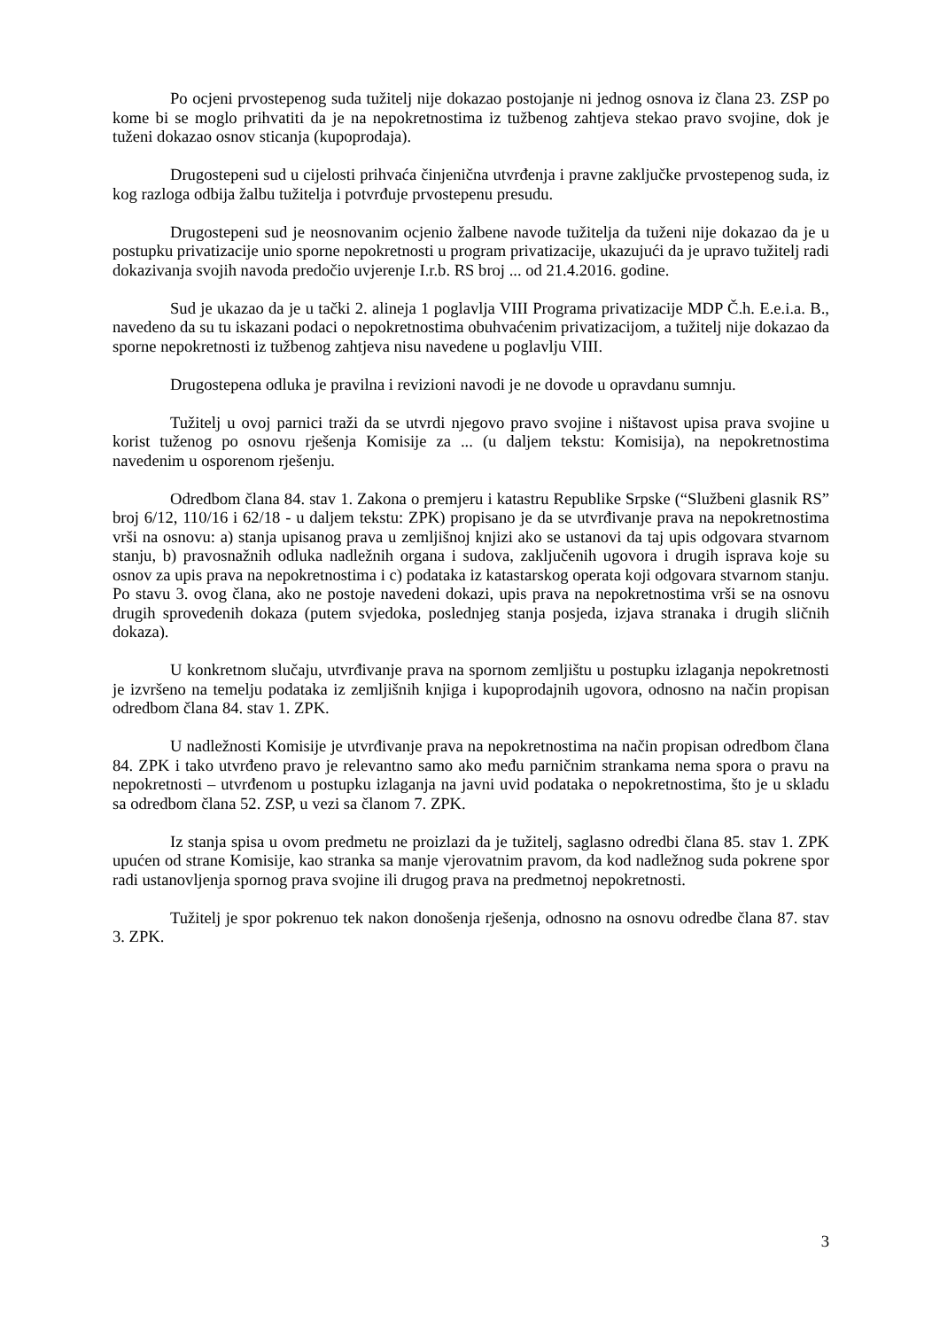Po ocjeni prvostepenog suda tužitelj nije dokazao postojanje ni jednog osnova iz člana 23. ZSP po kome bi se moglo prihvatiti da je na nepokretnostima iz tužbenog zahtjeva stekao pravo svojine, dok je tuženi dokazao osnov sticanja (kupoprodaja).
Drugostepeni sud u cijelosti prihvaća činjenična utvrđenja i pravne zaključke prvostepenog suda, iz kog razloga odbija žalbu tužitelja i potvrđuje prvostepenu presudu.
Drugostepeni sud je neosnovanim ocjenio žalbene navode tužitelja da tuženi nije dokazao da je u postupku privatizacije unio sporne nepokretnosti u program privatizacije, ukazujući da je upravo tužitelj radi dokazivanja svojih navoda predočio uvjerenje I.r.b. RS broj ... od 21.4.2016. godine.
Sud je ukazao da je u tački 2. alineja 1 poglavlja VIII Programa privatizacije MDP Č.h. E.e.i.a. B., navedeno da su tu iskazani podaci o nepokretnostima obuhvaćenim privatizacijom, a tužitelj nije dokazao da sporne nepokretnosti iz tužbenog zahtjeva nisu navedene u poglavlju VIII.
Drugostepena odluka je pravilna i revizioni navodi je ne dovode u opravdanu sumnju.
Tužitelj u ovoj parnici traži da se utvrdi njegovo pravo svojine i ništavost upisa prava svojine u korist tuženog po osnovu rješenja Komisije za ... (u daljem tekstu: Komisija), na nepokretnostima navedenim u osporenom rješenju.
Odredbom člana 84. stav 1. Zakona o premjeru i katastru Republike Srpske (“Službeni glasnik RS” broj 6/12, 110/16 i 62/18 - u daljem tekstu: ZPK) propisano je da se utvrđivanje prava na nepokretnostima vrši na osnovu: a) stanja upisanog prava u zemljišnoj knjizi ako se ustanovi da taj upis odgovara stvarnom stanju, b) pravosnažnih odluka nadležnih organa i sudova, zaključenih ugovora i drugih isprava koje su osnov za upis prava na nepokretnostima i c) podataka iz katastarskog operata koji odgovara stvarnom stanju. Po stavu 3. ovog člana, ako ne postoje navedeni dokazi, upis prava na nepokretnostima vrši se na osnovu drugih sprovedenih dokaza (putem svjedoka, poslednjeg stanja posjeda, izjava stranaka i drugih sličnih dokaza).
U konkretnom slučaju, utvrđivanje prava na spornom zemljištu u postupku izlaganja nepokretnosti je izvršeno na temelju podataka iz zemljišnih knjiga i kupoprodajnih ugovora, odnosno na način propisan odredbom člana 84. stav 1. ZPK.
U nadležnosti Komisije je utvrđivanje prava na nepokretnostima na način propisan odredbom člana 84. ZPK i tako utvrđeno pravo je relevantno samo ako među parničnim strankama nema spora o pravu na nepokretnosti – utvrđenom u postupku izlaganja na javni uvid podataka o nepokretnostima, što je u skladu sa odredbom člana 52. ZSP, u vezi sa članom 7. ZPK.
Iz stanja spisa u ovom predmetu ne proizlazi da je tužitelj, saglasno odredbi člana 85. stav 1. ZPK upućen od strane Komisije, kao stranka sa manje vjerovatnim pravom, da kod nadležnog suda pokrene spor radi ustanovljenja spornog prava svojine ili drugog prava na predmetnoj nepokretnosti.
Tužitelj je spor pokrenuo tek nakon donošenja rješenja, odnosno na osnovu odredbe člana 87. stav 3. ZPK.
3